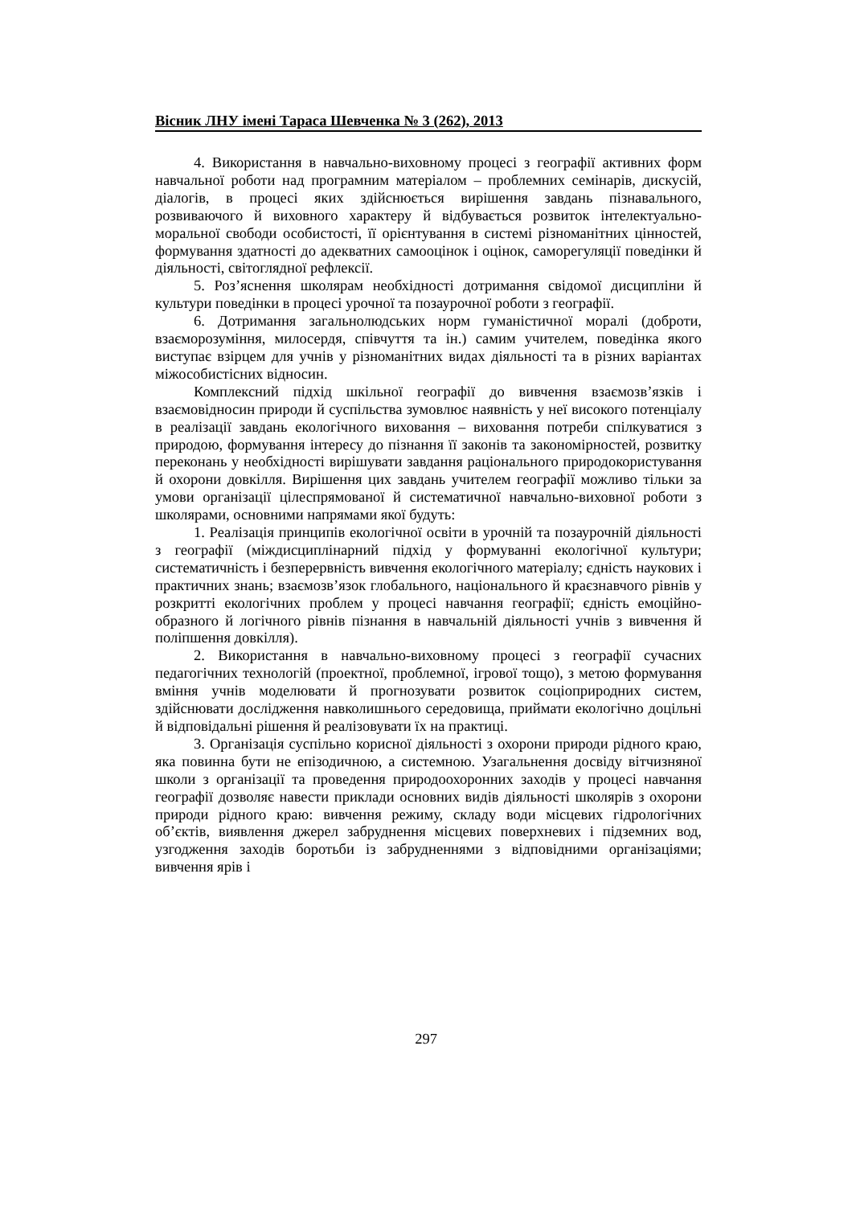Вісник ЛНУ імені Тараса Шевченка № 3 (262), 2013
4. Використання в навчально-виховному процесі з географії активних форм навчальної роботи над програмним матеріалом – проблемних семінарів, дискусій, діалогів, в процесі яких здійснюється вирішення завдань пізнавального, розвиваючого й виховного характеру й відбувається розвиток інтелектуально-моральної свободи особистості, її орієнтування в системі різноманітних цінностей, формування здатності до адекватних самооцінок і оцінок, саморегуляції поведінки й діяльності, світоглядної рефлексії.
5. Роз’яснення школярам необхідності дотримання свідомої дисципліни й культури поведінки в процесі урочної та позаурочної роботи з географії.
6. Дотримання загальнолюдських норм гуманістичної моралі (доброти, взаєморозуміння, милосердя, співчуття та ін.) самим учителем, поведінка якого виступає взірцем для учнів у різноманітних видах діяльності та в різних варіантах міжособистісних відносин.
Комплексний підхід шкільної географії до вивчення взаємозв’язків і взаємовідносин природи й суспільства зумовлює наявність у неї високого потенціалу в реалізації завдань екологічного виховання – виховання потреби спілкуватися з природою, формування інтересу до пізнання її законів та закономірностей, розвитку переконань у необхідності вирішувати завдання раціонального природокористування й охорони довкілля. Вирішення цих завдань учителем географії можливо тільки за умови організації цілеспрямованої й систематичної навчально-виховної роботи з школярами, основними напрямами якої будуть:
1. Реалізація принципів екологічної освіти в урочній та позаурочній діяльності з географії (міждисциплінарний підхід у формуванні екологічної культури; систематичність і безперервність вивчення екологічного матеріалу; єдність наукових і практичних знань; взаємозв’язок глобального, національного й краєзнавчого рівнів у розкритті екологічних проблем у процесі навчання географії; єдність емоційно-образного й логічного рівнів пізнання в навчальній діяльності учнів з вивчення й поліпшення довкілля).
2. Використання в навчально-виховному процесі з географії сучасних педагогічних технологій (проектної, проблемної, ігрової тощо), з метою формування вміння учнів моделювати й прогнозувати розвиток соціоприродних систем, здійснювати дослідження навколишнього середовища, приймати екологічно доцільні й відповідальні рішення й реалізовувати їх на практиці.
3. Організація суспільно корисної діяльності з охорони природи рідного краю, яка повинна бути не епізодичною, а системною. Узагальнення досвіду вітчизняної школи з організації та проведення природоохоронних заходів у процесі навчання географії дозволяє навести приклади основних видів діяльності школярів з охорони природи рідного краю: вивчення режиму, складу води місцевих гідрологічних об’єктів, виявлення джерел забруднення місцевих поверхневих і підземних вод, узгодження заходів боротьби із забрудненнями з відповідними організаціями; вивчення ярів і
297